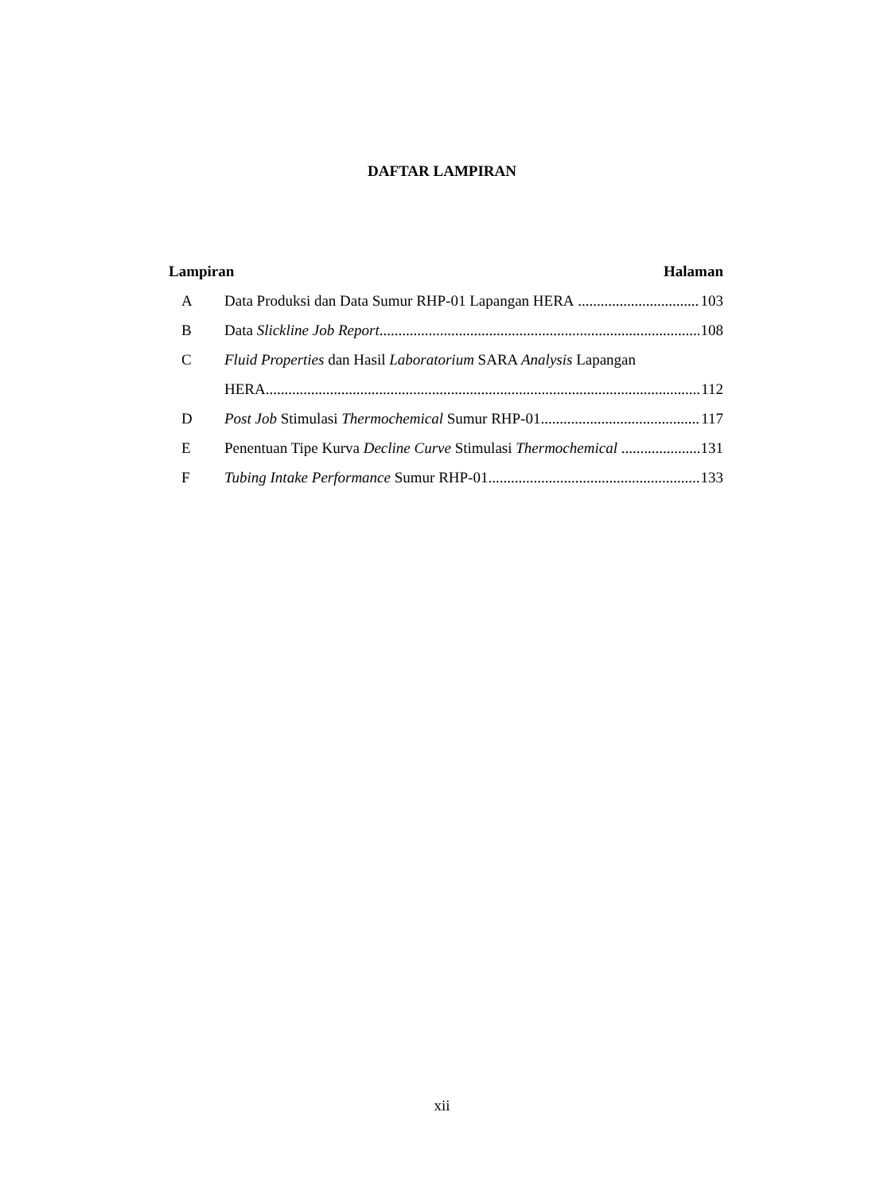DAFTAR LAMPIRAN
Lampiran Halaman
A Data Produksi dan Data Sumur RHP-01 Lapangan HERA 103
B Data Slickline Job Report 108
C Fluid Properties dan Hasil Laboratorium SARA Analysis Lapangan
HERA 112
D Post Job Stimulasi Thermochemical Sumur RHP-01 117
E Penentuan Tipe Kurva Decline Curve Stimulasi Thermochemical 131
F Tubing Intake Performance Sumur RHP-01 133
xii